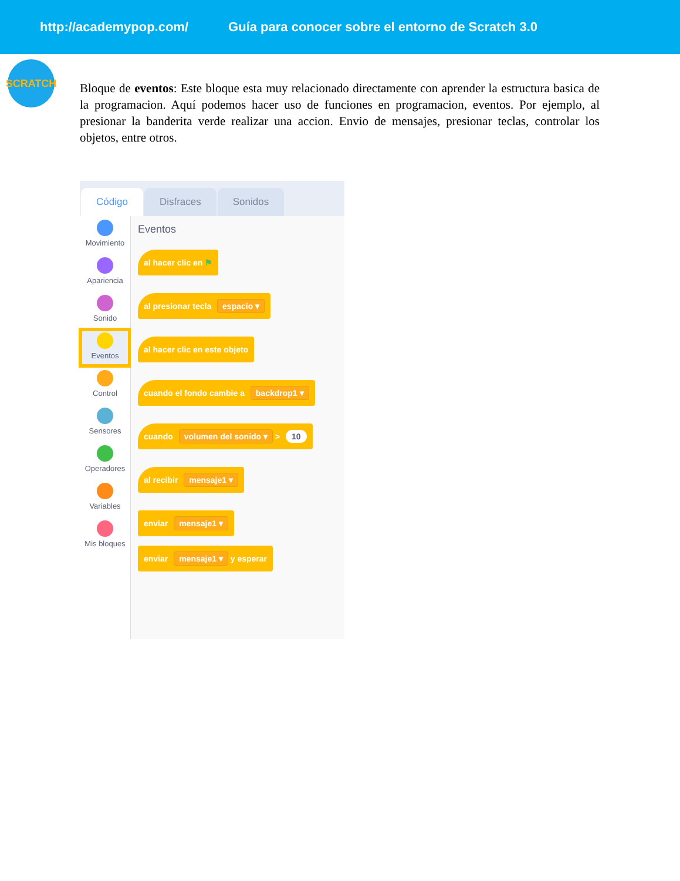http://academypop.com/ Guía para conocer sobre el entorno de Scratch 3.0
SCRATCH
Bloque de eventos: Este bloque esta muy relacionado directamente con aprender la estructura basica de la programacion. Aquí podemos hacer uso de funciones en programacion, eventos. Por ejemplo, al presionar la banderita verde realizar una accion. Envio de mensajes, presionar teclas, controlar los objetos, entre otros.
Código
Disfraces
Sonidos
Movimiento
Apariencia
Sonido
Eventos
Control
Sensores
Operadores
Variables
Mis bloques
Eventos
al hacer clic en ⚑
al presionar tecla espacio ▾
al hacer clic en este objeto
cuando el fondo cambie a backdrop1 ▾
cuando volumen del sonido ▾ > 10
al recibir mensaje1 ▾
enviar mensaje1 ▾
enviar mensaje1 ▾ y esperar